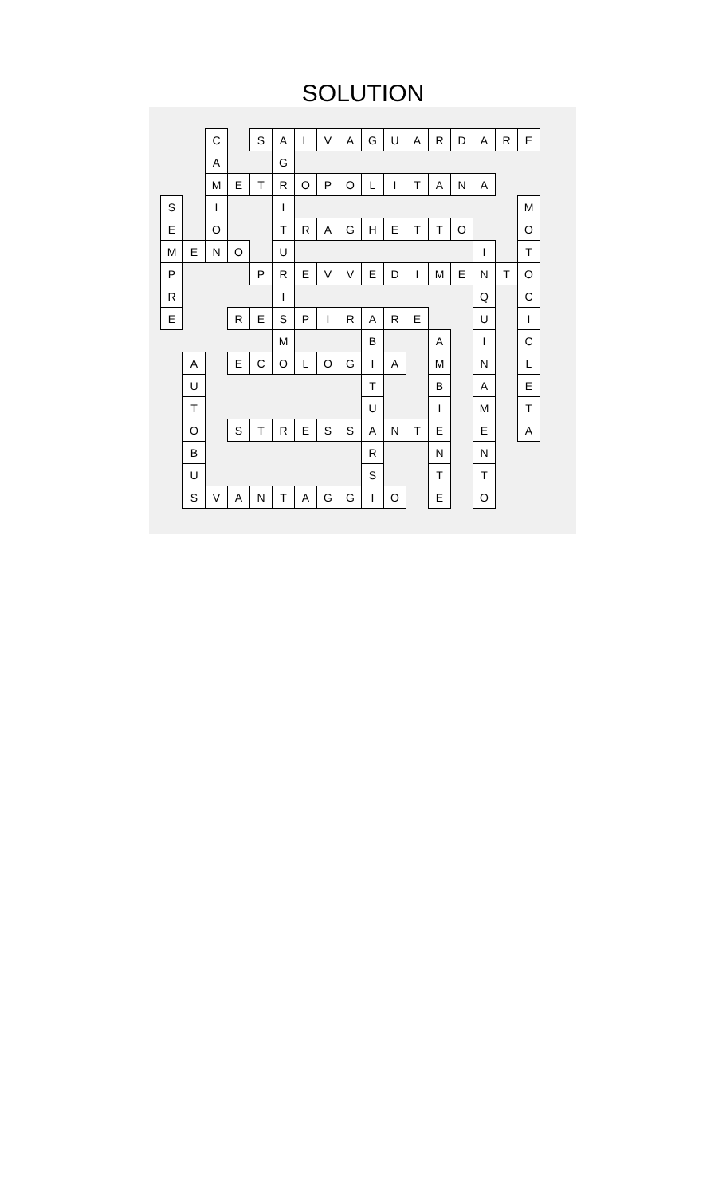SOLUTION
| | | C | | S | A | L | V | A | G | U | A | R | D | A | R | E |
| | | A | | | G | | | | | | | | | | | |
| | | M | E | T | R | O | P | O | L | I | T | A | N | A | | |
| S | | I | | | I | | | | | | | | | | | M |
| E | | O | | | T | R | A | G | H | E | T | T | O | | | O |
| M | E | N | O | | U | | | | | | | | | I | | T |
| P | | | | P | R | E | V | V | E | D | I | M | E | N | T | O |
| R | | | | | I | | | | | | | | | Q | | C |
| E | | | R | E | S | P | I | R | A | R | E | | | U | | I |
| | | | | | M | | | | B | | | A | | I | | C |
| | A | | E | C | O | L | O | G | I | A | | M | | N | | L |
| | U | | | | | | | | T | | | B | | A | | E |
| | T | | | | | | | | U | | | I | | M | | T |
| | O | | S | T | R | E | S | S | A | N | T | E | | E | | A |
| | B | | | | | | | | R | | | N | | N | | |
| | U | | | | | | | | S | | | T | | T | | |
| | S | V | A | N | T | A | G | G | I | O | | E | | O | | |